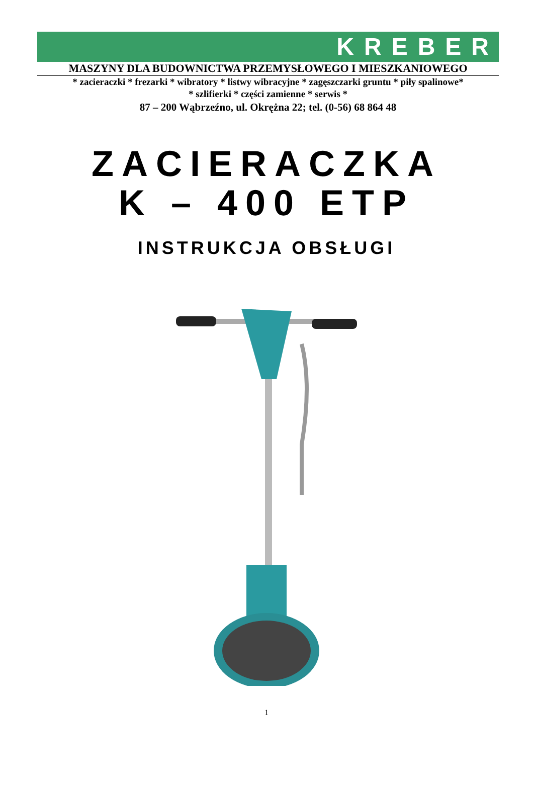KREBER
MASZYNY DLA BUDOWNICTWA PRZEMYSŁOWEGO I MIESZKANIOWEGO
* zacieraczki * frezarki * wibratory * listwy wibracyjne * zagęszczarki gruntu * piły spalinowe*
* szlifierki * części zamienne * serwis *
87 – 200 Wąbrzeźno, ul. Okrężna 22; tel. (0-56) 68 864 48
ZACIERACZKA
K – 400 ETP
INSTRUKCJA OBSŁUGI
1